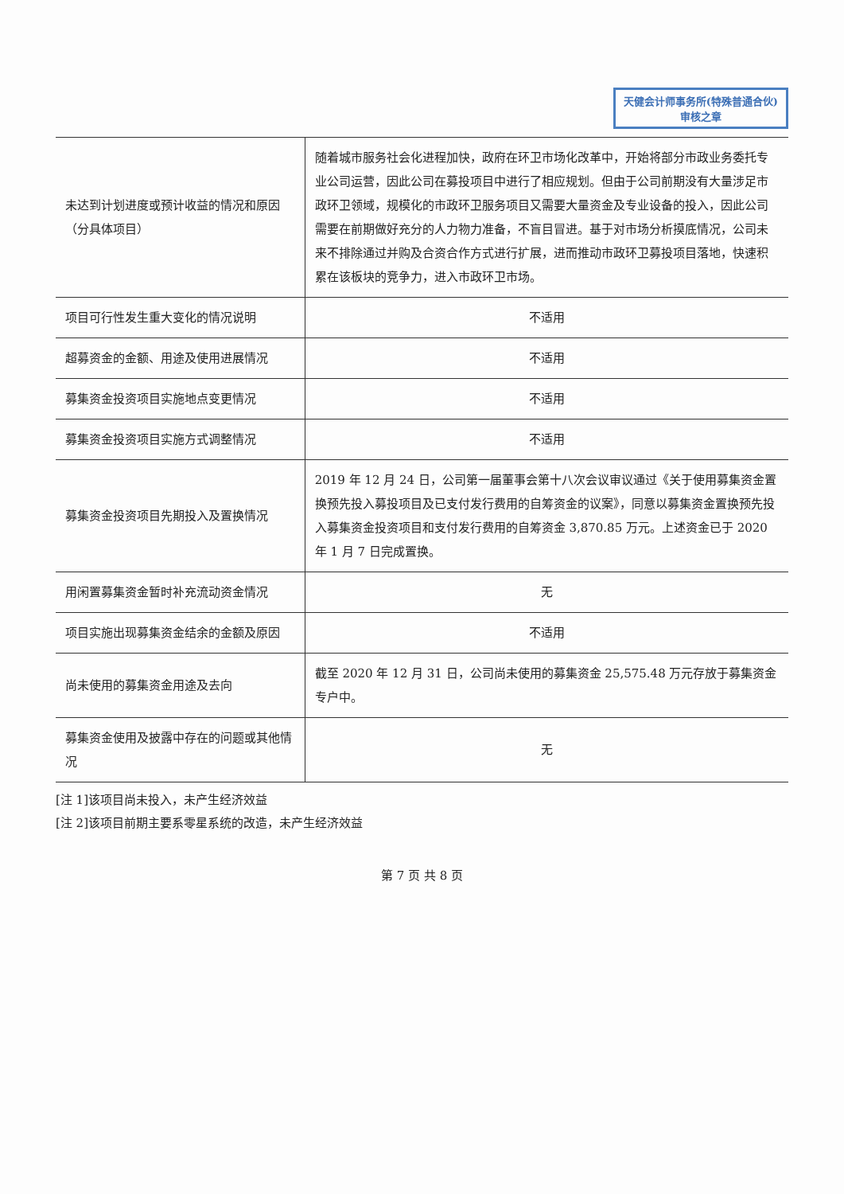天健会计师事务所(特殊普通合伙)
审核之章
| 未达到计划进度或预计收益的情况和原因（分具体项目） | 随着城市服务社会化进程加快，政府在环卫市场化改革中，开始将部分市政业务委托专业公司运营，因此公司在募投项目中进行了相应规划。但由于公司前期没有大量涉足市政环卫领域，规模化的市政环卫服务项目又需要大量资金及专业设备的投入，因此公司需要在前期做好充分的人力物力准备，不盲目冒进。基于对市场分析摸底情况，公司未来不排除通过并购及合资合作方式进行扩展，进而推动市政环卫募投项目落地，快速积累在该板块的竞争力，进入市政环卫市场。 |
| 项目可行性发生重大变化的情况说明 | 不适用 |
| 超募资金的金额、用途及使用进展情况 | 不适用 |
| 募集资金投资项目实施地点变更情况 | 不适用 |
| 募集资金投资项目实施方式调整情况 | 不适用 |
| 募集资金投资项目先期投入及置换情况 | 2019 年 12 月 24 日，公司第一届董事会第十八次会议审议通过《关于使用募集资金置换预先投入募投项目及已支付发行费用的自筹资金的议案》，同意以募集资金置换预先投入募集资金投资项目和支付发行费用的自筹资金 3,870.85 万元。上述资金已于 2020 年 1 月 7 日完成置换。 |
| 用闲置募集资金暂时补充流动资金情况 | 无 |
| 项目实施出现募集资金结余的金额及原因 | 不适用 |
| 尚未使用的募集资金用途及去向 | 截至 2020 年 12 月 31 日，公司尚未使用的募集资金 25,575.48 万元存放于募集资金专户中。 |
| 募集资金使用及披露中存在的问题或其他情况 | 无 |
[注 1]该项目尚未投入，未产生经济效益
[注 2]该项目前期主要系零星系统的改造，未产生经济效益
第 7 页 共 8 页